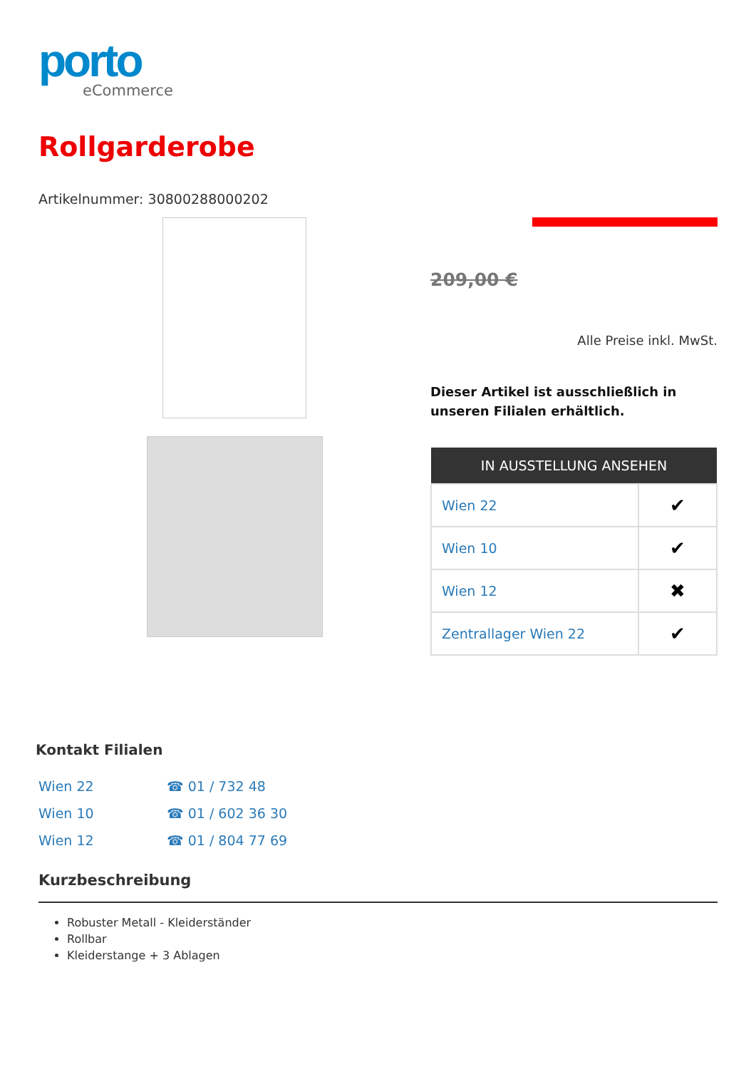porto
eCommerce
Rollgarderobe
Artikelnummer: 30800288000202
209,00 €
Alle Preise inkl. MwSt.
Dieser Artikel ist ausschließlich in unseren Filialen erhältlich.
| IN AUSSTELLUNG ANSEHEN | |
| --- | --- |
| Wien 22 | ✔ |
| Wien 10 | ✔ |
| Wien 12 | ✖ |
| Zentrallager Wien 22 | ✔ |
Kontakt Filialen
| Wien 22 | ☎ 01 / 732 48 |
| Wien 10 | ☎ 01 / 602 36 30 |
| Wien 12 | ☎ 01 / 804 77 69 |
Kurzbeschreibung
Robuster Metall - Kleiderständer
Rollbar
Kleiderstange + 3 Ablagen